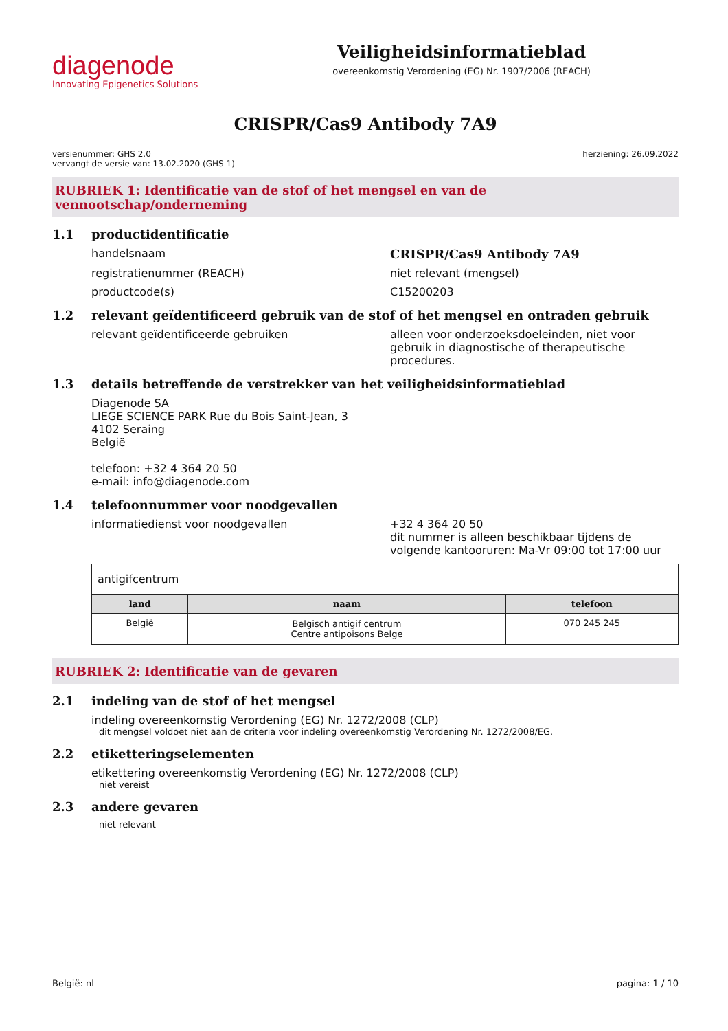diagenode
Innovating Epigenetics Solutions
Veiligheidsinformatieblad
overeenkomstig Verordening (EG) Nr. 1907/2006 (REACH)
CRISPR/Cas9 Antibody 7A9
versienummer: GHS 2.0
vervangt de versie van: 13.02.2020 (GHS 1)
herziening: 26.09.2022
RUBRIEK 1: Identificatie van de stof of het mengsel en van de vennootschap/onderneming
1.1 productidentificatie
handelsnaam CRISPR/Cas9 Antibody 7A9
registratienummer (REACH) niet relevant (mengsel)
productcode(s) C15200203
1.2 relevant geïdentificeerd gebruik van de stof of het mengsel en ontraden gebruik
relevant geïdentificeerde gebruiken alleen voor onderzoeksdoeleinden, niet voor gebruik in diagnostische of therapeutische procedures.
1.3 details betreffende de verstrekker van het veiligheidsinformatieblad
Diagenode SA
LIEGE SCIENCE PARK Rue du Bois Saint-Jean, 3
4102 Seraing
België
telefoon: +32 4 364 20 50
e-mail: info@diagenode.com
1.4 telefoonnummer voor noodgevallen
informatiedienst voor noodgevallen +32 4 364 20 50
dit nummer is alleen beschikbaar tijdens de volgende kantooruren: Ma-Vr 09:00 tot 17:00 uur
| antigifcentrum | | |
| land | naam | telefoon |
| België | Belgisch antigif centrum Centre antipoisons Belge | 070 245 245 |
RUBRIEK 2: Identificatie van de gevaren
2.1 indeling van de stof of het mengsel
indeling overeenkomstig Verordening (EG) Nr. 1272/2008 (CLP)
dit mengsel voldoet niet aan de criteria voor indeling overeenkomstig Verordening Nr. 1272/2008/EG.
2.2 etiketteringselementen
etikettering overeenkomstig Verordening (EG) Nr. 1272/2008 (CLP)
niet vereist
2.3 andere gevaren
niet relevant
België: nl pagina: 1 / 10